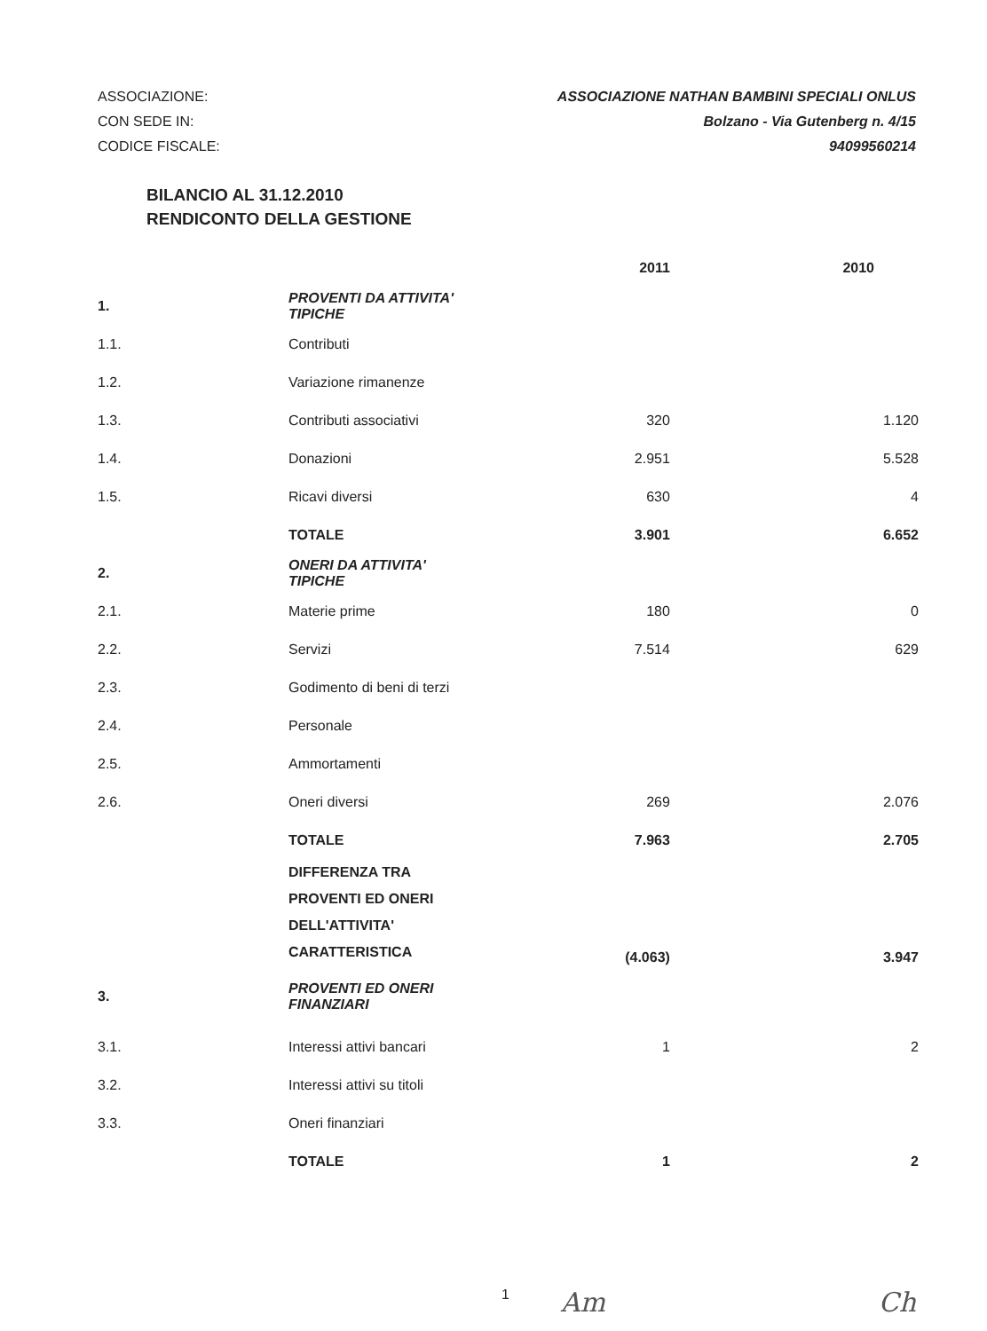ASSOCIAZIONE:
CON SEDE IN:
CODICE FISCALE:
ASSOCIAZIONE NATHAN BAMBINI SPECIALI ONLUS
Bolzano - Via Gutenberg n. 4/15
94099560214
BILANCIO AL 31.12.2010
RENDICONTO DELLA GESTIONE
| | | 2011 | 2010 |
| --- | --- | --- | --- |
| 1. | PROVENTI DA ATTIVITA' TIPICHE | | |
| 1.1. | Contributi | | |
| 1.2. | Variazione rimanenze | | |
| 1.3. | Contributi associativi | 320 | 1.120 |
| 1.4. | Donazioni | 2.951 | 5.528 |
| 1.5. | Ricavi diversi | 630 | 4 |
| | TOTALE | 3.901 | 6.652 |
| 2. | ONERI DA ATTIVITA' TIPICHE | | |
| 2.1. | Materie prime | 180 | 0 |
| 2.2. | Servizi | 7.514 | 629 |
| 2.3. | Godimento di beni di terzi | | |
| 2.4. | Personale | | |
| 2.5. | Ammortamenti | | |
| 2.6. | Oneri diversi | 269 | 2.076 |
| | TOTALE | 7.963 | 2.705 |
| | DIFFERENZA TRA PROVENTI ED ONERI DELL'ATTIVITA' CARATTERISTICA | (4.063) | 3.947 |
| 3. | PROVENTI ED ONERI FINANZIARI | | |
| 3.1. | Interessi attivi bancari | 1 | 2 |
| 3.2. | Interessi attivi su titoli | | |
| 3.3. | Oneri finanziari | | |
| | TOTALE | 1 | 2 |
1 Am Ch